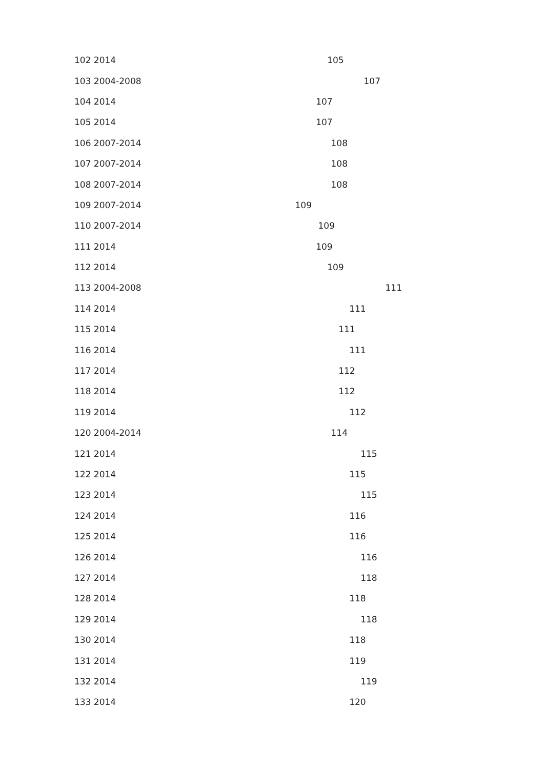102 2014 105
103 2004-2008 107
104 2014 107
105 2014 107
106 2007-2014 108
107 2007-2014 108
108 2007-2014 108
109 2007-2014 109
110 2007-2014 109
111 2014 109
112 2014 109
113 2004-2008 111
114 2014 111
115 2014 111
116 2014 111
117 2014 112
118 2014 112
119 2014 112
120 2004-2014 114
121 2014 115
122 2014 115
123 2014 115
124 2014 116
125 2014 116
126 2014 116
127 2014 118
128 2014 118
129 2014 118
130 2014 118
131 2014 119
132 2014 119
133 2014 120